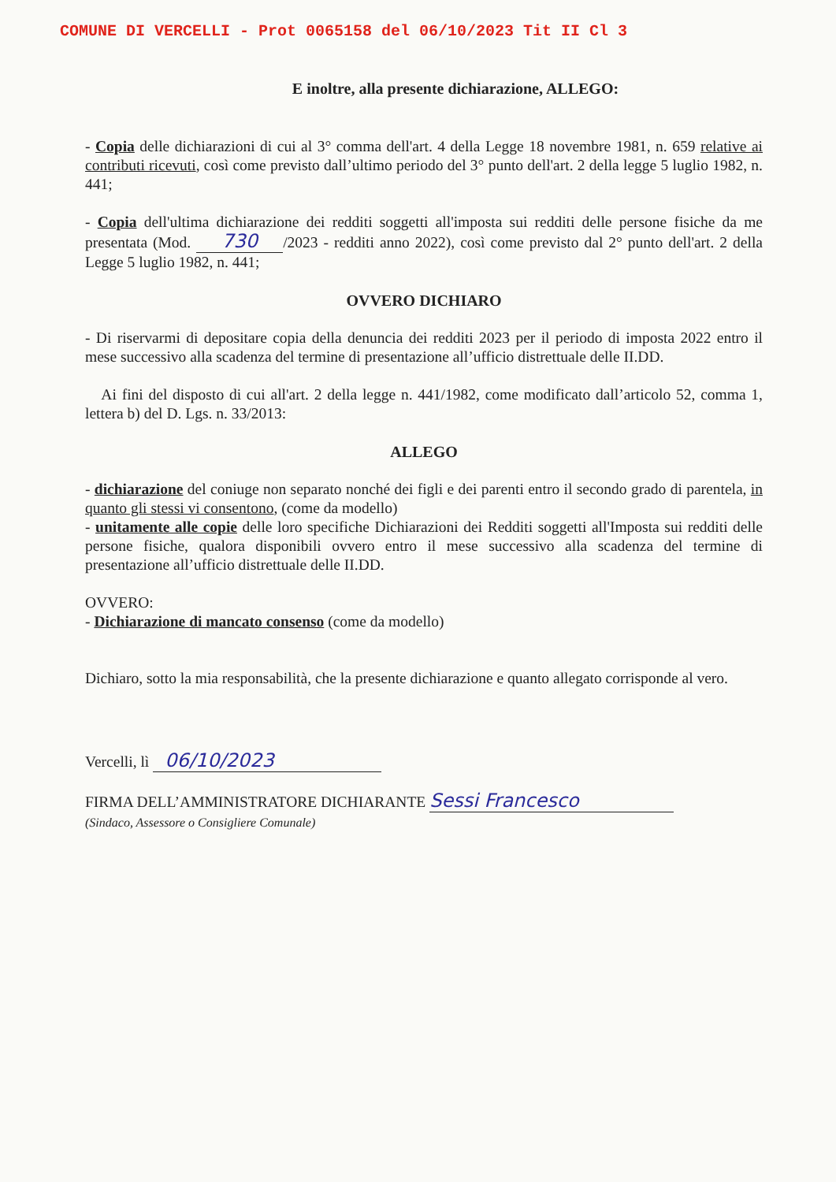COMUNE DI VERCELLI - Prot 0065158 del 06/10/2023 Tit II Cl 3
E inoltre, alla presente dichiarazione, ALLEGO:
- Copia delle dichiarazioni di cui al 3° comma dell'art. 4 della Legge 18 novembre 1981, n. 659 relative ai contributi ricevuti, così come previsto dall’ultimo periodo del 3° punto dell'art. 2 della legge 5 luglio 1982, n. 441;
- Copia dell'ultima dichiarazione dei redditi soggetti all'imposta sui redditi delle persone fisiche da me presentata (Mod. 730 /2023 - redditi anno 2022), così come previsto dal 2° punto dell'art. 2 della Legge 5 luglio 1982, n. 441;
OVVERO DICHIARO
- Di riservarmi di depositare copia della denuncia dei redditi 2023 per il periodo di imposta 2022 entro il mese successivo alla scadenza del termine di presentazione all’ufficio distrettuale delle II.DD.
Ai fini del disposto di cui all'art. 2 della legge n. 441/1982, come modificato dall’articolo 52, comma 1, lettera b) del D. Lgs. n. 33/2013:
ALLEGO
- dichiarazione del coniuge non separato nonché dei figli e dei parenti entro il secondo grado di parentela, in quanto gli stessi vi consentono, (come da modello)
- unitamente alle copie delle loro specifiche Dichiarazioni dei Redditi soggetti all'Imposta sui redditi delle persone fisiche, qualora disponibili ovvero entro il mese successivo alla scadenza del termine di presentazione all’ufficio distrettuale delle II.DD.
OVVERO:
- Dichiarazione di mancato consenso (come da modello)
Dichiaro, sotto la mia responsabilità, che la presente dichiarazione e quanto allegato corrisponde al vero.
Vercelli, lì 06/10/2023
FIRMA DELL’AMMINISTRATORE DICHIARANTE Sessi Francesco
(Sindaco, Assessore o Consigliere Comunale)